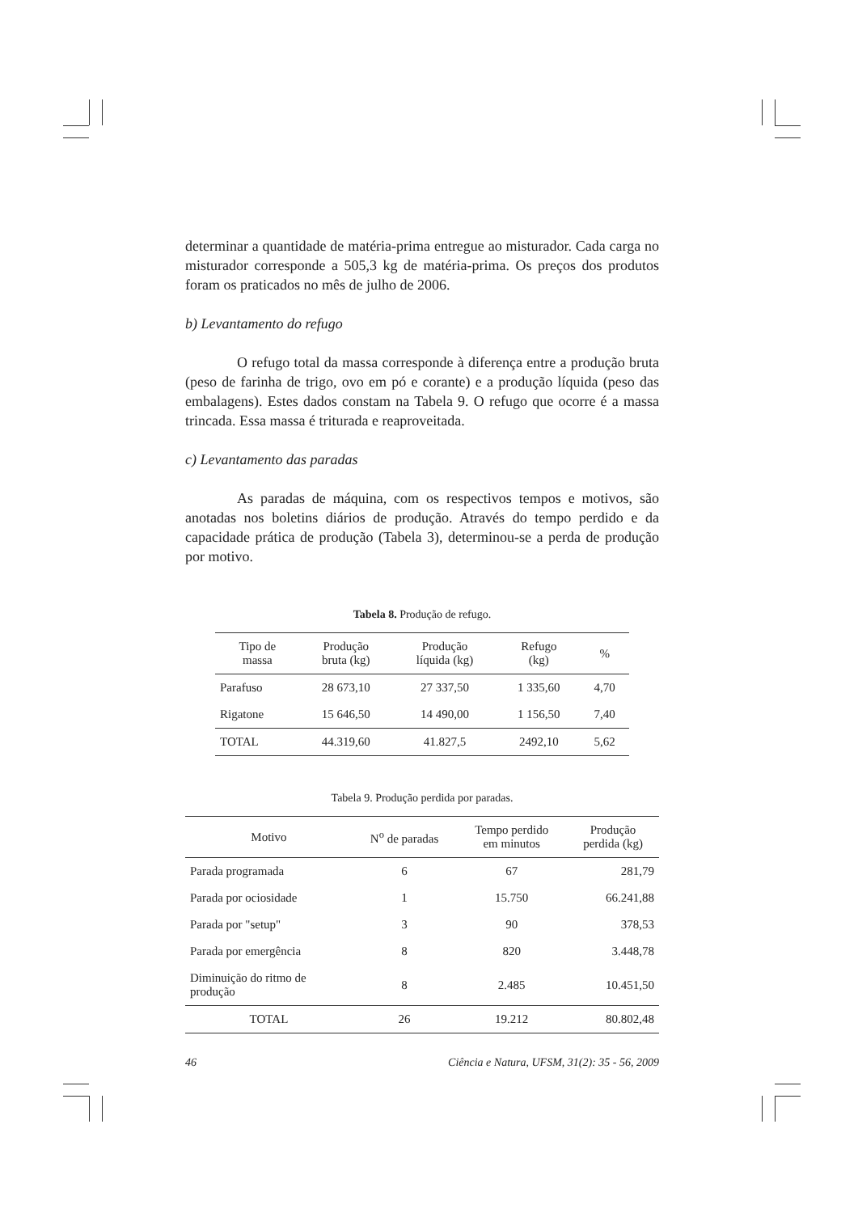determinar a quantidade de matéria-prima entregue ao misturador. Cada carga no misturador corresponde a 505,3 kg de matéria-prima. Os preços dos produtos foram os praticados no mês de julho de 2006.
b) Levantamento do refugo
O refugo total da massa corresponde à diferença entre a produção bruta (peso de farinha de trigo, ovo em pó e corante) e a produção líquida (peso das embalagens). Estes dados constam na Tabela 9. O refugo que ocorre é a massa trincada. Essa massa é triturada e reaproveitada.
c) Levantamento das paradas
As paradas de máquina, com os respectivos tempos e motivos, são anotadas nos boletins diários de produção. Através do tempo perdido e da capacidade prática de produção (Tabela 3), determinou-se a perda de produção por motivo.
Tabela 8. Produção de refugo.
| Tipo de massa | Produção bruta (kg) | Produção líquida (kg) | Refugo (kg) | % |
| --- | --- | --- | --- | --- |
| Parafuso | 28 673,10 | 27 337,50 | 1 335,60 | 4,70 |
| Rigatone | 15 646,50 | 14 490,00 | 1 156,50 | 7,40 |
| TOTAL | 44.319,60 | 41.827,5 | 2492,10 | 5,62 |
Tabela 9. Produção perdida por paradas.
| Motivo | N<sup>o</sup> de paradas | Tempo perdido em minutos | Produção perdida (kg) |
| --- | --- | --- | --- |
| Parada programada | 6 | 67 | 281,79 |
| Parada por ociosidade | 1 | 15.750 | 66.241,88 |
| Parada por "setup" | 3 | 90 | 378,53 |
| Parada por emergência | 8 | 820 | 3.448,78 |
| Diminuição do ritmo de produção | 8 | 2.485 | 10.451,50 |
| TOTAL | 26 | 19.212 | 80.802,48 |
46 Ciência e Natura, UFSM, 31(2): 35 - 56, 2009